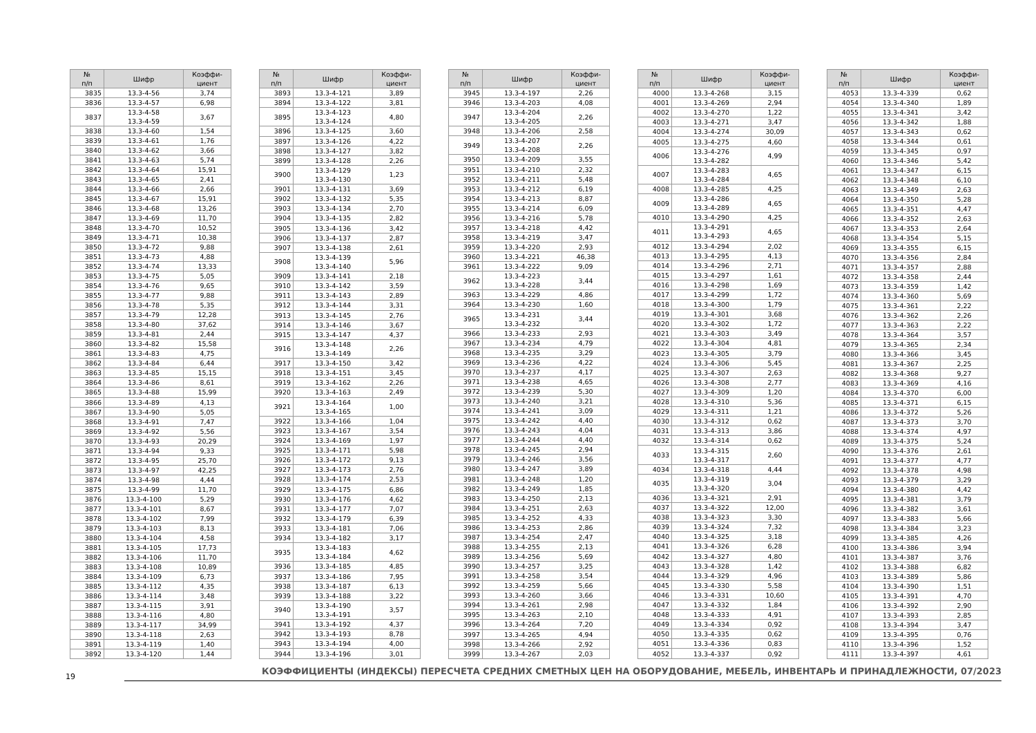| № п/п | Шифр | Коэффи- циент |
| --- | --- | --- |
| 3835 | 13.3-4-56 | 3,74 |
| 3836 | 13.3-4-57 | 6,98 |
| 3837 | 13.3-4-58 13.3-4-59 | 3,67 |
| 3838 | 13.3-4-60 | 1,54 |
| 3839 | 13.3-4-61 | 1,76 |
| 3840 | 13.3-4-62 | 3,66 |
| 3841 | 13.3-4-63 | 5,74 |
| 3842 | 13.3-4-64 | 15,91 |
| 3843 | 13.3-4-65 | 2,41 |
| 3844 | 13.3-4-66 | 2,66 |
| 3845 | 13.3-4-67 | 15,91 |
| 3846 | 13.3-4-68 | 13,26 |
| 3847 | 13.3-4-69 | 11,70 |
| 3848 | 13.3-4-70 | 10,52 |
| 3849 | 13.3-4-71 | 10,38 |
| 3850 | 13.3-4-72 | 9,88 |
| 3851 | 13.3-4-73 | 4,88 |
| 3852 | 13.3-4-74 | 13,33 |
| 3853 | 13.3-4-75 | 5,05 |
| 3854 | 13.3-4-76 | 9,65 |
| 3855 | 13.3-4-77 | 9,88 |
| 3856 | 13.3-4-78 | 5,35 |
| 3857 | 13.3-4-79 | 12,28 |
| 3858 | 13.3-4-80 | 37,62 |
| 3859 | 13.3-4-81 | 2,44 |
| 3860 | 13.3-4-82 | 15,58 |
| 3861 | 13.3-4-83 | 4,75 |
| 3862 | 13.3-4-84 | 6,44 |
| 3863 | 13.3-4-85 | 15,15 |
| 3864 | 13.3-4-86 | 8,61 |
| 3865 | 13.3-4-88 | 15,99 |
| 3866 | 13.3-4-89 | 4,13 |
| 3867 | 13.3-4-90 | 5,05 |
| 3868 | 13.3-4-91 | 7,47 |
| 3869 | 13.3-4-92 | 5,56 |
| 3870 | 13.3-4-93 | 20,29 |
| 3871 | 13.3-4-94 | 9,33 |
| 3872 | 13.3-4-95 | 25,70 |
| 3873 | 13.3-4-97 | 42,25 |
| 3874 | 13.3-4-98 | 4,44 |
| 3875 | 13.3-4-99 | 11,70 |
| 3876 | 13.3-4-100 | 5,29 |
| 3877 | 13.3-4-101 | 8,67 |
| 3878 | 13.3-4-102 | 7,99 |
| 3879 | 13.3-4-103 | 8,13 |
| 3880 | 13.3-4-104 | 4,58 |
| 3881 | 13.3-4-105 | 17,73 |
| 3882 | 13.3-4-106 | 11,70 |
| 3883 | 13.3-4-108 | 10,89 |
| 3884 | 13.3-4-109 | 6,73 |
| 3885 | 13.3-4-112 | 4,35 |
| 3886 | 13.3-4-114 | 3,48 |
| 3887 | 13.3-4-115 | 3,91 |
| 3888 | 13.3-4-116 | 4,80 |
| 3889 | 13.3-4-117 | 34,99 |
| 3890 | 13.3-4-118 | 2,63 |
| 3891 | 13.3-4-119 | 1,40 |
| 3892 | 13.3-4-120 | 1,44 |
| № п/п | Шифр | Коэффи- циент |
| --- | --- | --- |
| 3893 | 13.3-4-121 | 3,89 |
| 3894 | 13.3-4-122 | 3,81 |
| 3895 | 13.3-4-123 13.3-4-124 | 4,80 |
| 3896 | 13.3-4-125 | 3,60 |
| 3897 | 13.3-4-126 | 4,22 |
| 3898 | 13.3-4-127 | 3,82 |
| 3899 | 13.3-4-128 | 2,26 |
| 3900 | 13.3-4-129 13.3-4-130 | 1,23 |
| 3901 | 13.3-4-131 | 3,69 |
| 3902 | 13.3-4-132 | 5,35 |
| 3903 | 13.3-4-134 | 2,70 |
| 3904 | 13.3-4-135 | 2,82 |
| 3905 | 13.3-4-136 | 3,42 |
| 3906 | 13.3-4-137 | 2,87 |
| 3907 | 13.3-4-138 | 2,61 |
| 3908 | 13.3-4-139 13.3-4-140 | 5,96 |
| 3909 | 13.3-4-141 | 2,18 |
| 3910 | 13.3-4-142 | 3,59 |
| 3911 | 13.3-4-143 | 2,89 |
| 3912 | 13.3-4-144 | 3,31 |
| 3913 | 13.3-4-145 | 2,76 |
| 3914 | 13.3-4-146 | 3,67 |
| 3915 | 13.3-4-147 | 4,37 |
| 3916 | 13.3-4-148 13.3-4-149 | 2,26 |
| 3917 | 13.3-4-150 | 3,42 |
| 3918 | 13.3-4-151 | 3,45 |
| 3919 | 13.3-4-162 | 2,26 |
| 3920 | 13.3-4-163 | 2,49 |
| 3921 | 13.3-4-164 13.3-4-165 | 1,00 |
| 3922 | 13.3-4-166 | 1,04 |
| 3923 | 13.3-4-167 | 3,54 |
| 3924 | 13.3-4-169 | 1,97 |
| 3925 | 13.3-4-171 | 5,98 |
| 3926 | 13.3-4-172 | 9,13 |
| 3927 | 13.3-4-173 | 2,76 |
| 3928 | 13.3-4-174 | 2,53 |
| 3929 | 13.3-4-175 | 6,86 |
| 3930 | 13.3-4-176 | 4,62 |
| 3931 | 13.3-4-177 | 7,07 |
| 3932 | 13.3-4-179 | 6,39 |
| 3933 | 13.3-4-181 | 7,06 |
| 3934 | 13.3-4-182 | 3,17 |
| 3935 | 13.3-4-183 13.3-4-184 | 4,62 |
| 3936 | 13.3-4-185 | 4,85 |
| 3937 | 13.3-4-186 | 7,95 |
| 3938 | 13.3-4-187 | 6,13 |
| 3939 | 13.3-4-188 | 3,22 |
| 3940 | 13.3-4-190 13.3-4-191 | 3,57 |
| 3941 | 13.3-4-192 | 4,37 |
| 3942 | 13.3-4-193 | 8,78 |
| 3943 | 13.3-4-194 | 4,00 |
| 3944 | 13.3-4-196 | 3,01 |
| № п/п | Шифр | Коэффи- циент |
| --- | --- | --- |
| 3945 | 13.3-4-197 | 2,26 |
| 3946 | 13.3-4-203 | 4,08 |
| 3947 | 13.3-4-204 13.3-4-205 | 2,26 |
| 3948 | 13.3-4-206 | 2,58 |
| 3949 | 13.3-4-207 13.3-4-208 | 2,26 |
| 3950 | 13.3-4-209 | 3,55 |
| 3951 | 13.3-4-210 | 2,32 |
| 3952 | 13.3-4-211 | 5,48 |
| 3953 | 13.3-4-212 | 6,19 |
| 3954 | 13.3-4-213 | 8,87 |
| 3955 | 13.3-4-214 | 6,09 |
| 3956 | 13.3-4-216 | 5,78 |
| 3957 | 13.3-4-218 | 4,42 |
| 3958 | 13.3-4-219 | 3,47 |
| 3959 | 13.3-4-220 | 2,93 |
| 3960 | 13.3-4-221 | 46,38 |
| 3961 | 13.3-4-222 | 9,09 |
| 3962 | 13.3-4-223 13.3-4-228 | 3,44 |
| 3963 | 13.3-4-229 | 4,86 |
| 3964 | 13.3-4-230 | 1,60 |
| 3965 | 13.3-4-231 13.3-4-232 | 3,44 |
| 3966 | 13.3-4-233 | 2,93 |
| 3967 | 13.3-4-234 | 4,79 |
| 3968 | 13.3-4-235 | 3,29 |
| 3969 | 13.3-4-236 | 4,22 |
| 3970 | 13.3-4-237 | 4,17 |
| 3971 | 13.3-4-238 | 4,65 |
| 3972 | 13.3-4-239 | 5,30 |
| 3973 | 13.3-4-240 | 3,21 |
| 3974 | 13.3-4-241 | 3,09 |
| 3975 | 13.3-4-242 | 4,40 |
| 3976 | 13.3-4-243 | 4,04 |
| 3977 | 13.3-4-244 | 4,40 |
| 3978 | 13.3-4-245 | 2,94 |
| 3979 | 13.3-4-246 | 3,56 |
| 3980 | 13.3-4-247 | 3,89 |
| 3981 | 13.3-4-248 | 1,20 |
| 3982 | 13.3-4-249 | 1,85 |
| 3983 | 13.3-4-250 | 2,13 |
| 3984 | 13.3-4-251 | 2,63 |
| 3985 | 13.3-4-252 | 4,33 |
| 3986 | 13.3-4-253 | 2,86 |
| 3987 | 13.3-4-254 | 2,47 |
| 3988 | 13.3-4-255 | 2,13 |
| 3989 | 13.3-4-256 | 5,69 |
| 3990 | 13.3-4-257 | 3,25 |
| 3991 | 13.3-4-258 | 3,54 |
| 3992 | 13.3-4-259 | 5,66 |
| 3993 | 13.3-4-260 | 3,66 |
| 3994 | 13.3-4-261 | 2,98 |
| 3995 | 13.3-4-263 | 2,10 |
| 3996 | 13.3-4-264 | 7,20 |
| 3997 | 13.3-4-265 | 4,94 |
| 3998 | 13.3-4-266 | 2,92 |
| 3999 | 13.3-4-267 | 2,03 |
| № п/п | Шифр | Коэффи- циент |
| --- | --- | --- |
| 4000 | 13.3-4-268 | 3,15 |
| 4001 | 13.3-4-269 | 2,94 |
| 4002 | 13.3-4-270 | 1,22 |
| 4003 | 13.3-4-271 | 3,47 |
| 4004 | 13.3-4-274 | 30,09 |
| 4005 | 13.3-4-275 | 4,60 |
| 4006 | 13.3-4-276 13.3-4-282 | 4,99 |
| 4007 | 13.3-4-283 13.3-4-284 | 4,65 |
| 4008 | 13.3-4-285 | 4,25 |
| 4009 | 13.3-4-286 13.3-4-289 | 4,65 |
| 4010 | 13.3-4-290 | 4,25 |
| 4011 | 13.3-4-291 13.3-4-293 | 4,65 |
| 4012 | 13.3-4-294 | 2,02 |
| 4013 | 13.3-4-295 | 4,13 |
| 4014 | 13.3-4-296 | 2,71 |
| 4015 | 13.3-4-297 | 1,61 |
| 4016 | 13.3-4-298 | 1,69 |
| 4017 | 13.3-4-299 | 1,72 |
| 4018 | 13.3-4-300 | 1,79 |
| 4019 | 13.3-4-301 | 3,68 |
| 4020 | 13.3-4-302 | 1,72 |
| 4021 | 13.3-4-303 | 3,49 |
| 4022 | 13.3-4-304 | 4,81 |
| 4023 | 13.3-4-305 | 3,79 |
| 4024 | 13.3-4-306 | 5,45 |
| 4025 | 13.3-4-307 | 2,63 |
| 4026 | 13.3-4-308 | 2,77 |
| 4027 | 13.3-4-309 | 1,20 |
| 4028 | 13.3-4-310 | 5,36 |
| 4029 | 13.3-4-311 | 1,21 |
| 4030 | 13.3-4-312 | 0,62 |
| 4031 | 13.3-4-313 | 3,86 |
| 4032 | 13.3-4-314 | 0,62 |
| 4033 | 13.3-4-315 13.3-4-317 | 2,60 |
| 4034 | 13.3-4-318 | 4,44 |
| 4035 | 13.3-4-319 13.3-4-320 | 3,04 |
| 4036 | 13.3-4-321 | 2,91 |
| 4037 | 13.3-4-322 | 12,00 |
| 4038 | 13.3-4-323 | 3,30 |
| 4039 | 13.3-4-324 | 7,32 |
| 4040 | 13.3-4-325 | 3,18 |
| 4041 | 13.3-4-326 | 6,28 |
| 4042 | 13.3-4-327 | 4,80 |
| 4043 | 13.3-4-328 | 1,42 |
| 4044 | 13.3-4-329 | 4,96 |
| 4045 | 13.3-4-330 | 5,58 |
| 4046 | 13.3-4-331 | 10,60 |
| 4047 | 13.3-4-332 | 1,84 |
| 4048 | 13.3-4-333 | 4,91 |
| 4049 | 13.3-4-334 | 0,92 |
| 4050 | 13.3-4-335 | 0,62 |
| 4051 | 13.3-4-336 | 0,83 |
| 4052 | 13.3-4-337 | 0,92 |
| № п/п | Шифр | Коэффи- циент |
| --- | --- | --- |
| 4053 | 13.3-4-339 | 0,62 |
| 4054 | 13.3-4-340 | 1,89 |
| 4055 | 13.3-4-341 | 3,42 |
| 4056 | 13.3-4-342 | 1,88 |
| 4057 | 13.3-4-343 | 0,62 |
| 4058 | 13.3-4-344 | 0,61 |
| 4059 | 13.3-4-345 | 0,97 |
| 4060 | 13.3-4-346 | 5,42 |
| 4061 | 13.3-4-347 | 6,15 |
| 4062 | 13.3-4-348 | 6,10 |
| 4063 | 13.3-4-349 | 2,63 |
| 4064 | 13.3-4-350 | 5,28 |
| 4065 | 13.3-4-351 | 4,47 |
| 4066 | 13.3-4-352 | 2,63 |
| 4067 | 13.3-4-353 | 2,64 |
| 4068 | 13.3-4-354 | 5,15 |
| 4069 | 13.3-4-355 | 6,15 |
| 4070 | 13.3-4-356 | 2,84 |
| 4071 | 13.3-4-357 | 2,88 |
| 4072 | 13.3-4-358 | 2,44 |
| 4073 | 13.3-4-359 | 1,42 |
| 4074 | 13.3-4-360 | 5,69 |
| 4075 | 13.3-4-361 | 2,22 |
| 4076 | 13.3-4-362 | 2,26 |
| 4077 | 13.3-4-363 | 2,22 |
| 4078 | 13.3-4-364 | 3,57 |
| 4079 | 13.3-4-365 | 2,34 |
| 4080 | 13.3-4-366 | 3,45 |
| 4081 | 13.3-4-367 | 2,25 |
| 4082 | 13.3-4-368 | 9,27 |
| 4083 | 13.3-4-369 | 4,16 |
| 4084 | 13.3-4-370 | 6,00 |
| 4085 | 13.3-4-371 | 6,15 |
| 4086 | 13.3-4-372 | 5,26 |
| 4087 | 13.3-4-373 | 3,70 |
| 4088 | 13.3-4-374 | 4,97 |
| 4089 | 13.3-4-375 | 5,24 |
| 4090 | 13.3-4-376 | 2,61 |
| 4091 | 13.3-4-377 | 4,77 |
| 4092 | 13.3-4-378 | 4,98 |
| 4093 | 13.3-4-379 | 3,29 |
| 4094 | 13.3-4-380 | 4,42 |
| 4095 | 13.3-4-381 | 3,79 |
| 4096 | 13.3-4-382 | 3,61 |
| 4097 | 13.3-4-383 | 5,66 |
| 4098 | 13.3-4-384 | 3,23 |
| 4099 | 13.3-4-385 | 4,26 |
| 4100 | 13.3-4-386 | 3,94 |
| 4101 | 13.3-4-387 | 3,76 |
| 4102 | 13.3-4-388 | 6,82 |
| 4103 | 13.3-4-389 | 5,86 |
| 4104 | 13.3-4-390 | 1,51 |
| 4105 | 13.3-4-391 | 4,70 |
| 4106 | 13.3-4-392 | 2,90 |
| 4107 | 13.3-4-393 | 2,85 |
| 4108 | 13.3-4-394 | 3,47 |
| 4109 | 13.3-4-395 | 0,76 |
| 4110 | 13.3-4-396 | 1,52 |
| 4111 | 13.3-4-397 | 4,61 |
19
КОЭФФИЦИЕНТЫ (ИНДЕКСЫ) ПЕРЕСЧЕТА СРЕДНИХ СМЕТНЫХ ЦЕН НА ОБОРУДОВАНИЕ, МЕБЕЛЬ, ИНВЕНТАРЬ И ПРИНАДЛЕЖНОСТИ, 07/2023